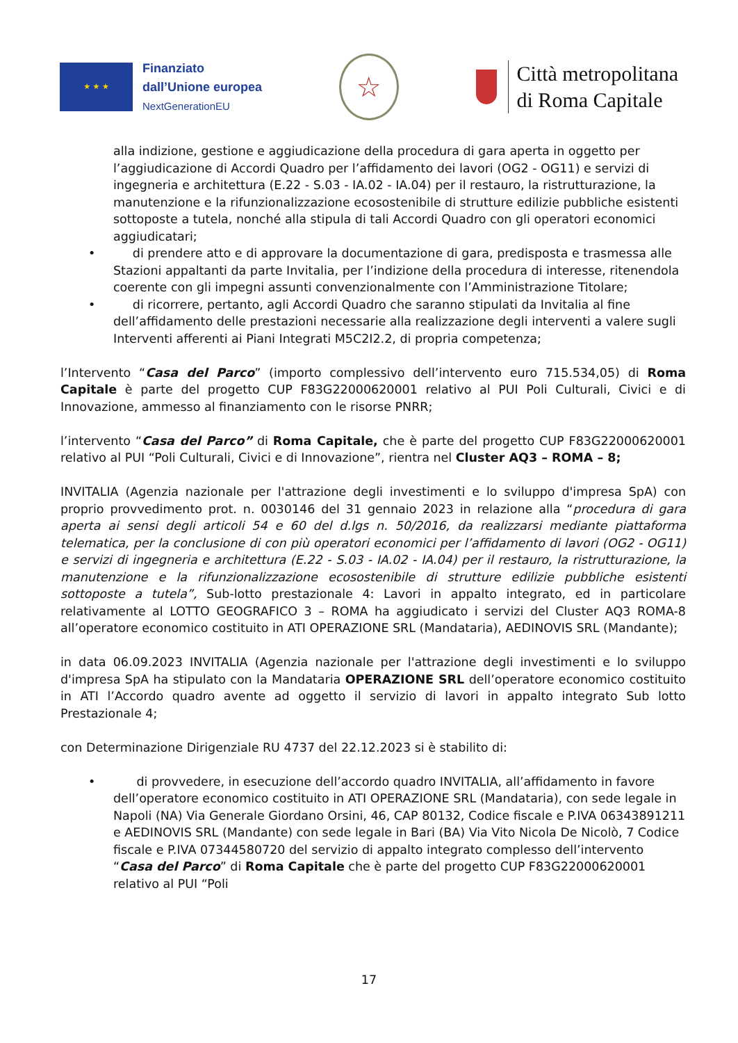★ ★ ★
Finanziato
dall’Unione europea
NextGenerationEU
☆
Città metropolitana
di Roma Capitale
alla indizione, gestione e aggiudicazione della procedura di gara aperta in oggetto per l’aggiudicazione di Accordi Quadro per l’affidamento dei lavori (OG2 - OG11) e servizi di ingegneria e architettura (E.22 - S.03 - IA.02 - IA.04) per il restauro, la ristrutturazione, la manutenzione e la rifunzionalizzazione ecosostenibile di strutture edilizie pubbliche esistenti sottoposte a tutela, nonché alla stipula di tali Accordi Quadro con gli operatori economici aggiudicatari;
• di prendere atto e di approvare la documentazione di gara, predisposta e trasmessa alle Stazioni appaltanti da parte Invitalia, per l’indizione della procedura di interesse, ritenendola coerente con gli impegni assunti convenzionalmente con l’Amministrazione Titolare;
• di ricorrere, pertanto, agli Accordi Quadro che saranno stipulati da Invitalia al fine dell’affidamento delle prestazioni necessarie alla realizzazione degli interventi a valere sugli Interventi afferenti ai Piani Integrati M5C2I2.2, di propria competenza;
l’Intervento “Casa del Parco” (importo complessivo dell’intervento euro 715.534,05) di Roma Capitale è parte del progetto CUP F83G22000620001 relativo al PUI Poli Culturali, Civici e di Innovazione, ammesso al finanziamento con le risorse PNRR;
l’intervento “Casa del Parco” di Roma Capitale, che è parte del progetto CUP F83G22000620001 relativo al PUI “Poli Culturali, Civici e di Innovazione”, rientra nel Cluster AQ3 – ROMA – 8;
INVITALIA (Agenzia nazionale per l'attrazione degli investimenti e lo sviluppo d'impresa SpA) con proprio provvedimento prot. n. 0030146 del 31 gennaio 2023 in relazione alla “procedura di gara aperta ai sensi degli articoli 54 e 60 del d.lgs n. 50/2016, da realizzarsi mediante piattaforma telematica, per la conclusione di con più operatori economici per l’affidamento di lavori (OG2 - OG11) e servizi di ingegneria e architettura (E.22 - S.03 - IA.02 - IA.04) per il restauro, la ristrutturazione, la manutenzione e la rifunzionalizzazione ecosostenibile di strutture edilizie pubbliche esistenti sottoposte a tutela”, Sub-lotto prestazionale 4: Lavori in appalto integrato, ed in particolare relativamente al LOTTO GEOGRAFICO 3 – ROMA ha aggiudicato i servizi del Cluster AQ3 ROMA-8 all’operatore economico costituito in ATI OPERAZIONE SRL (Mandataria), AEDINOVIS SRL (Mandante);
in data 06.09.2023 INVITALIA (Agenzia nazionale per l'attrazione degli investimenti e lo sviluppo d'impresa SpA ha stipulato con la Mandataria OPERAZIONE SRL dell’operatore economico costituito in ATI l’Accordo quadro avente ad oggetto il servizio di lavori in appalto integrato Sub lotto Prestazionale 4;
con Determinazione Dirigenziale RU 4737 del 22.12.2023 si è stabilito di:
• di provvedere, in esecuzione dell’accordo quadro INVITALIA, all’affidamento in favore dell’operatore economico costituito in ATI OPERAZIONE SRL (Mandataria), con sede legale in Napoli (NA) Via Generale Giordano Orsini, 46, CAP 80132, Codice fiscale e P.IVA 06343891211 e AEDINOVIS SRL (Mandante) con sede legale in Bari (BA) Via Vito Nicola De Nicolò, 7 Codice fiscale e P.IVA 07344580720 del servizio di appalto integrato complesso dell’intervento “Casa del Parco” di Roma Capitale che è parte del progetto CUP F83G22000620001 relativo al PUI “Poli
17